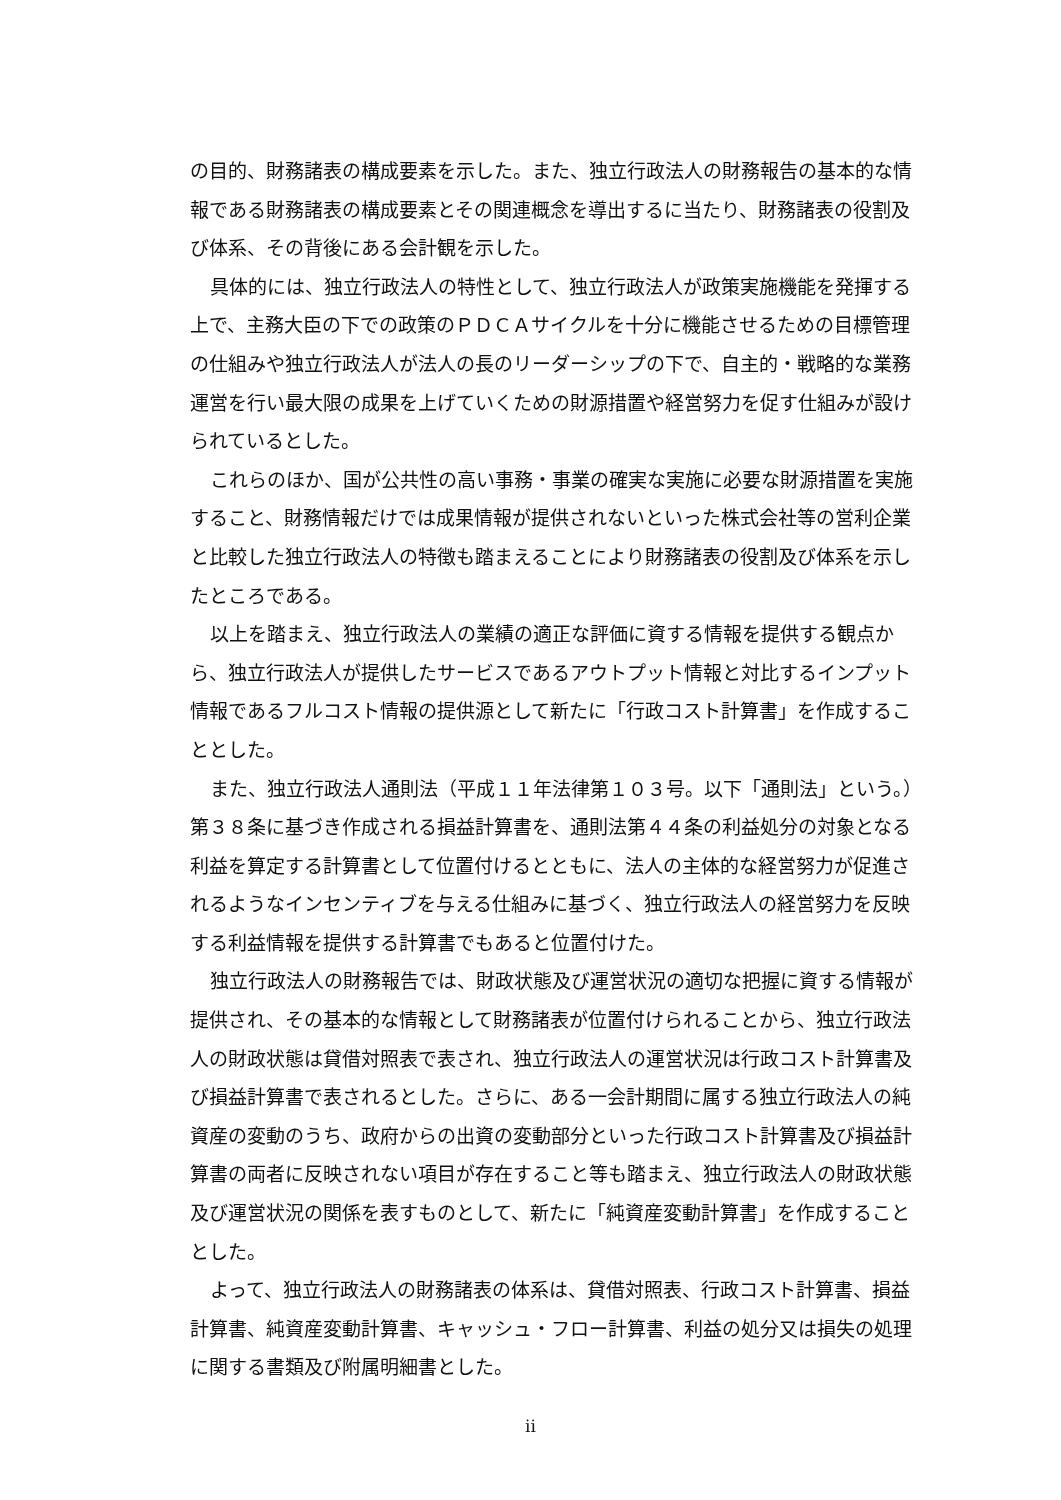の目的、財務諸表の構成要素を示した。また、独立行政法人の財務報告の基本的な情報である財務諸表の構成要素とその関連概念を導出するに当たり、財務諸表の役割及び体系、その背後にある会計観を示した。
具体的には、独立行政法人の特性として、独立行政法人が政策実施機能を発揮する上で、主務大臣の下での政策のＰＤＣＡサイクルを十分に機能させるための目標管理の仕組みや独立行政法人が法人の長のリーダーシップの下で、自主的・戦略的な業務運営を行い最大限の成果を上げていくための財源措置や経営努力を促す仕組みが設けられているとした。
これらのほか、国が公共性の高い事務・事業の確実な実施に必要な財源措置を実施すること、財務情報だけでは成果情報が提供されないといった株式会社等の営利企業と比較した独立行政法人の特徴も踏まえることにより財務諸表の役割及び体系を示したところである。
以上を踏まえ、独立行政法人の業績の適正な評価に資する情報を提供する観点から、独立行政法人が提供したサービスであるアウトプット情報と対比するインプット情報であるフルコスト情報の提供源として新たに「行政コスト計算書」を作成することとした。
また、独立行政法人通則法（平成１１年法律第１０３号。以下「通則法」という。）第３８条に基づき作成される損益計算書を、通則法第４４条の利益処分の対象となる利益を算定する計算書として位置付けるとともに、法人の主体的な経営努力が促進されるようなインセンティブを与える仕組みに基づく、独立行政法人の経営努力を反映する利益情報を提供する計算書でもあると位置付けた。
独立行政法人の財務報告では、財政状態及び運営状況の適切な把握に資する情報が提供され、その基本的な情報として財務諸表が位置付けられることから、独立行政法人の財政状態は貸借対照表で表され、独立行政法人の運営状況は行政コスト計算書及び損益計算書で表されるとした。さらに、ある一会計期間に属する独立行政法人の純資産の変動のうち、政府からの出資の変動部分といった行政コスト計算書及び損益計算書の両者に反映されない項目が存在すること等も踏まえ、独立行政法人の財政状態及び運営状況の関係を表すものとして、新たに「純資産変動計算書」を作成することとした。
よって、独立行政法人の財務諸表の体系は、貸借対照表、行政コスト計算書、損益計算書、純資産変動計算書、キャッシュ・フロー計算書、利益の処分又は損失の処理に関する書類及び附属明細書とした。
ii